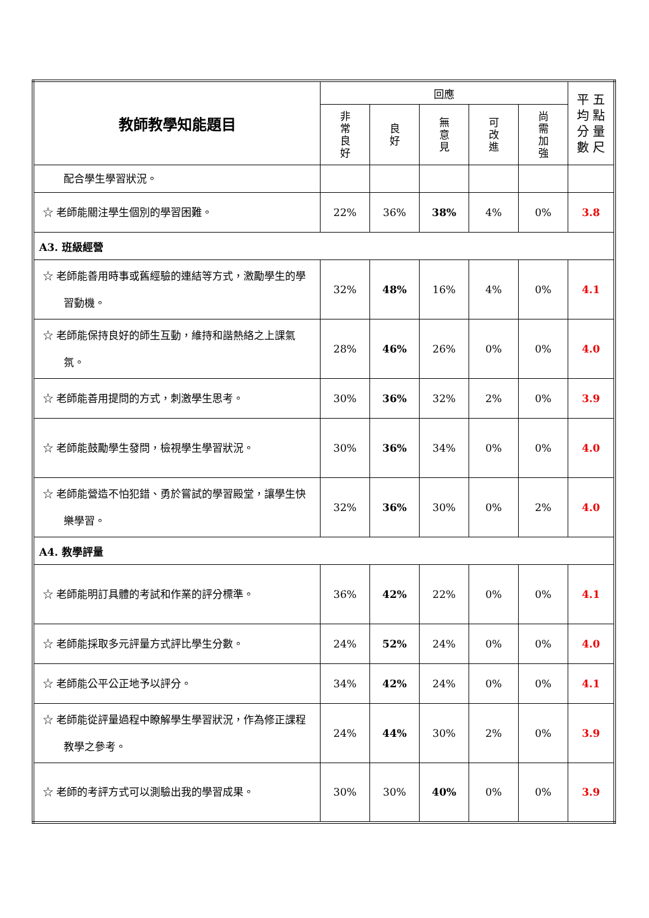| 教師教學知能題目 | 回應 | | | | | 平 五 均 點 分 量 數 尺 |
| --- | --- | --- | --- | --- | --- | --- |
| | 非 常 良 好 | 良 好 | 無 意 見 | 可 改 進 | 尚 需 加 強 | |
| 配合學生學習狀況。 | | | | | | |
| ☆ 老師能關注學生個別的學習困難。 | 22% | 36% | 38% | 4% | 0% | 3.8 |
| A3. 班級經營 | | | | | | |
| ☆ 老師能善用時事或舊經驗的連結等方式，激勵學生的學習動機。 | 32% | 48% | 16% | 4% | 0% | 4.1 |
| ☆ 老師能保持良好的師生互動，維持和諧熱絡之上課氣氛。 | 28% | 46% | 26% | 0% | 0% | 4.0 |
| ☆ 老師能善用提問的方式，刺激學生思考。 | 30% | 36% | 32% | 2% | 0% | 3.9 |
| ☆ 老師能鼓勵學生發問，檢視學生學習狀況。 | 30% | 36% | 34% | 0% | 0% | 4.0 |
| ☆ 老師能營造不怕犯錯、勇於嘗試的學習殿堂，讓學生快樂學習。 | 32% | 36% | 30% | 0% | 2% | 4.0 |
| A4. 教學評量 | | | | | | |
| ☆ 老師能明訂具體的考試和作業的評分標準。 | 36% | 42% | 22% | 0% | 0% | 4.1 |
| ☆ 老師能採取多元評量方式評比學生分數。 | 24% | 52% | 24% | 0% | 0% | 4.0 |
| ☆ 老師能公平公正地予以評分。 | 34% | 42% | 24% | 0% | 0% | 4.1 |
| ☆ 老師能從評量過程中瞭解學生學習狀況，作為修正課程教學之參考。 | 24% | 44% | 30% | 2% | 0% | 3.9 |
| ☆ 老師的考評方式可以測驗出我的學習成果。 | 30% | 30% | 40% | 0% | 0% | 3.9 |